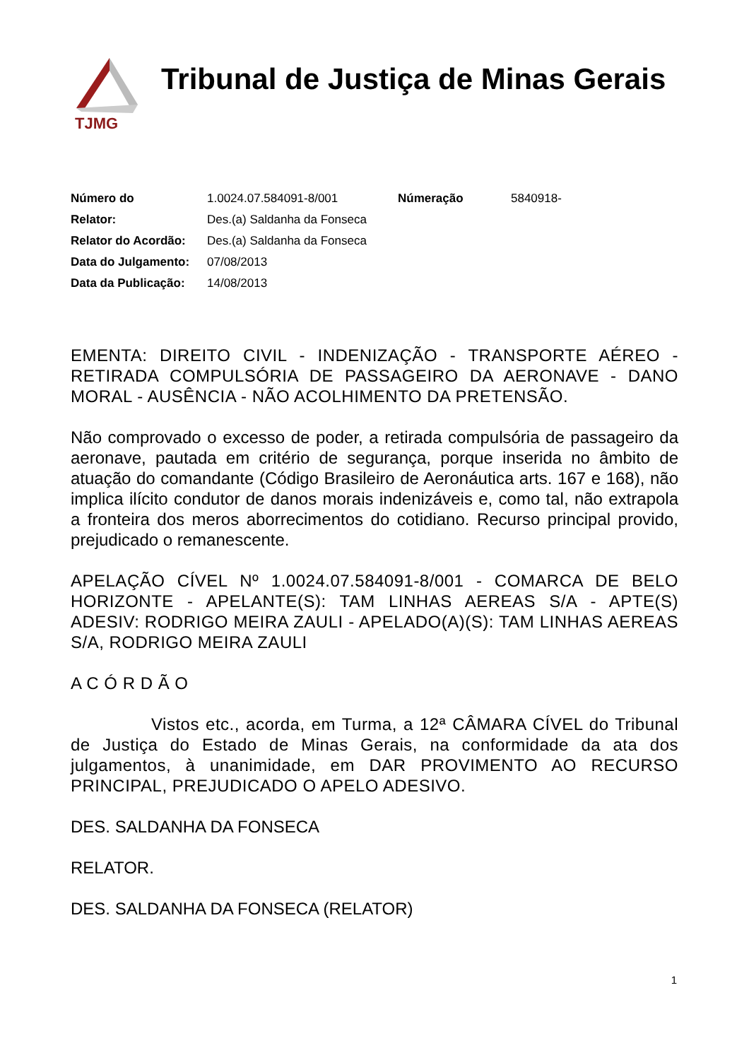TJMG
Tribunal de Justiça de Minas Gerais
| Número do | 1.0024.07.584091-8/001 | Númeração | 5840918- |
| Relator: | Des.(a) Saldanha da Fonseca | | |
| Relator do Acordão: | Des.(a) Saldanha da Fonseca | | |
| Data do Julgamento: | 07/08/2013 | | |
| Data da Publicação: | 14/08/2013 | | |
EMENTA: DIREITO CIVIL - INDENIZAÇÃO - TRANSPORTE AÉREO - RETIRADA COMPULSÓRIA DE PASSAGEIRO DA AERONAVE - DANO MORAL - AUSÊNCIA - NÃO ACOLHIMENTO DA PRETENSÃO.
Não comprovado o excesso de poder, a retirada compulsória de passageiro da aeronave, pautada em critério de segurança, porque inserida no âmbito de atuação do comandante (Código Brasileiro de Aeronáutica arts. 167 e 168), não implica ilícito condutor de danos morais indenizáveis e, como tal, não extrapola a fronteira dos meros aborrecimentos do cotidiano. Recurso principal provido, prejudicado o remanescente.
APELAÇÃO CÍVEL Nº 1.0024.07.584091-8/001 - COMARCA DE BELO HORIZONTE - APELANTE(S): TAM LINHAS AEREAS S/A - APTE(S) ADESIV: RODRIGO MEIRA ZAULI - APELADO(A)(S): TAM LINHAS AEREAS S/A, RODRIGO MEIRA ZAULI
A C Ó R D Ã O
Vistos etc., acorda, em Turma, a 12ª CÂMARA CÍVEL do Tribunal de Justiça do Estado de Minas Gerais, na conformidade da ata dos julgamentos, à unanimidade, em DAR PROVIMENTO AO RECURSO PRINCIPAL, PREJUDICADO O APELO ADESIVO.
DES. SALDANHA DA FONSECA
RELATOR.
DES. SALDANHA DA FONSECA (RELATOR)
1